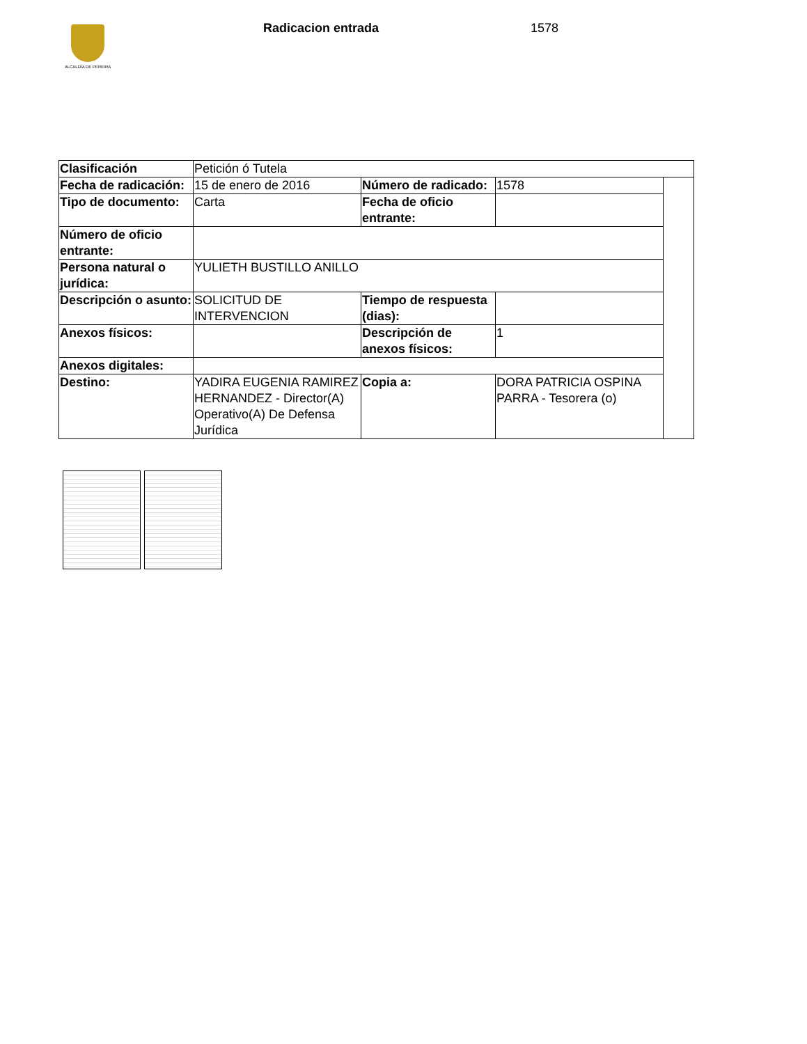ALCALDÍA DE PEREIRA Radicacion entrada 1578
| Clasificación | Petición ó Tutela | | | |
| Fecha de radicación: | 15 de enero de 2016 | Número de radicado: | 1578 | |
| Tipo de documento: | Carta | Fecha de oficio entrante: | | |
| Número de oficio entrante: | | | | |
| Persona natural o jurídica: | YULIETH BUSTILLO ANILLO | | | |
| Descripción o asunto: | SOLICITUD DE INTERVENCION | Tiempo de respuesta (dias): | | |
| Anexos físicos: | | Descripción de anexos físicos: | 1 | |
| Anexos digitales: | | | | |
| Destino: | YADIRA EUGENIA RAMIREZ HERNANDEZ - Director(A) Operativo(A) De Defensa Jurídica | Copia a: | DORA PATRICIA OSPINA PARRA - Tesorera (o) | |